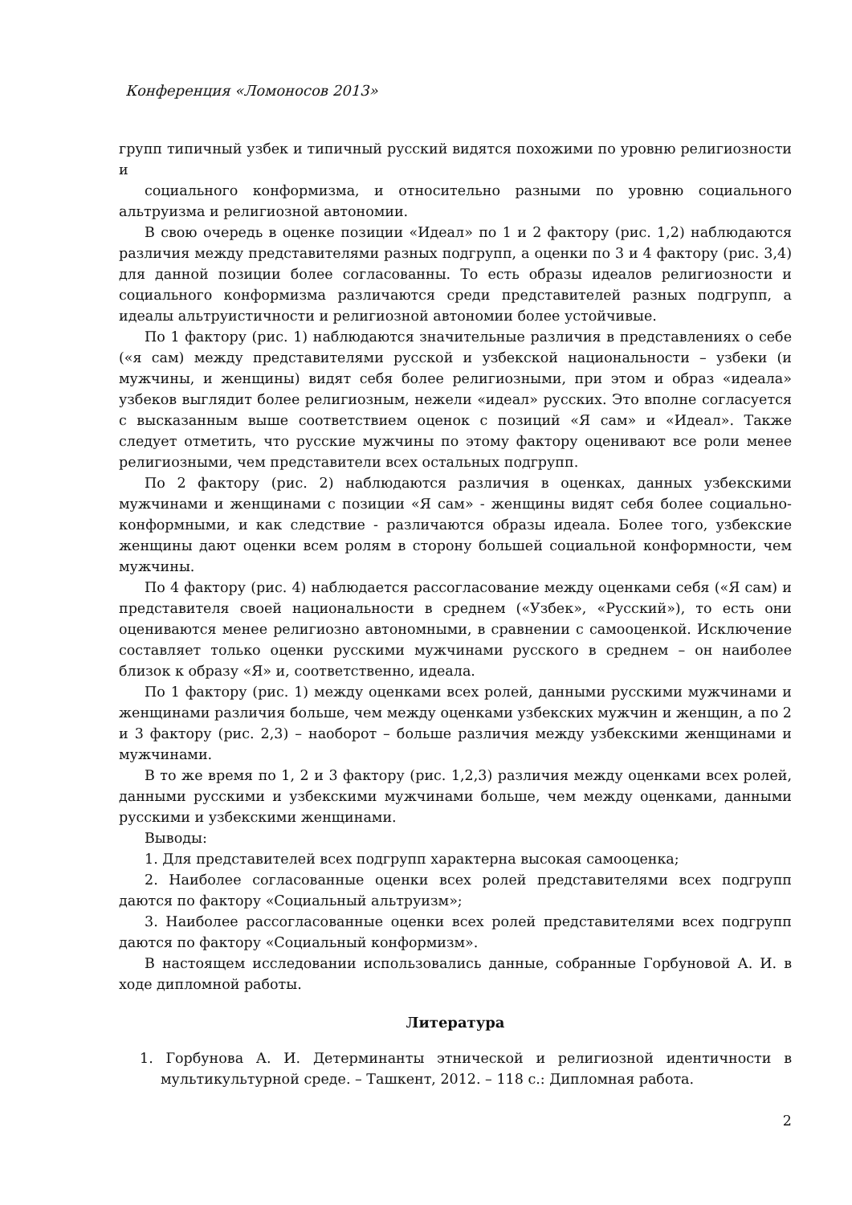Конференция «Ломоносов 2013»
групп типичный узбек и типичный русский видятся похожими по уровню религиозности и
социального конформизма, и относительно разными по уровню социального альтруизма и религиозной автономии.
В свою очередь в оценке позиции «Идеал» по 1 и 2 фактору (рис. 1,2) наблюдаются различия между представителями разных подгрупп, а оценки по 3 и 4 фактору (рис. 3,4) для данной позиции более согласованны. То есть образы идеалов религиозности и социального конформизма различаются среди представителей разных подгрупп, а идеалы альтруистичности и религиозной автономии более устойчивые.
По 1 фактору (рис. 1) наблюдаются значительные различия в представлениях о себе («я сам) между представителями русской и узбекской национальности – узбеки (и мужчины, и женщины) видят себя более религиозными, при этом и образ «идеала» узбеков выглядит более религиозным, нежели «идеал» русских. Это вполне согласуется с высказанным выше соответствием оценок с позиций «Я сам» и «Идеал». Также следует отметить, что русские мужчины по этому фактору оценивают все роли менее религиозными, чем представители всех остальных подгрупп.
По 2 фактору (рис. 2) наблюдаются различия в оценках, данных узбекскими мужчинами и женщинами с позиции «Я сам» - женщины видят себя более социально-конформными, и как следствие - различаются образы идеала. Более того, узбекские женщины дают оценки всем ролям в сторону большей социальной конформности, чем мужчины.
По 4 фактору (рис. 4) наблюдается рассогласование между оценками себя («Я сам) и представителя своей национальности в среднем («Узбек», «Русский»), то есть они оцениваются менее религиозно автономными, в сравнении с самооценкой. Исключение составляет только оценки русскими мужчинами русского в среднем – он наиболее близок к образу «Я» и, соответственно, идеала.
По 1 фактору (рис. 1) между оценками всех ролей, данными русскими мужчинами и женщинами различия больше, чем между оценками узбекских мужчин и женщин, а по 2 и 3 фактору (рис. 2,3) – наоборот – больше различия между узбекскими женщинами и мужчинами.
В то же время по 1, 2 и 3 фактору (рис. 1,2,3) различия между оценками всех ролей, данными русскими и узбекскими мужчинами больше, чем между оценками, данными русскими и узбекскими женщинами.
Выводы:
1. Для представителей всех подгрупп характерна высокая самооценка;
2. Наиболее согласованные оценки всех ролей представителями всех подгрупп даются по фактору «Социальный альтруизм»;
3. Наиболее рассогласованные оценки всех ролей представителями всех подгрупп даются по фактору «Социальный конформизм».
В настоящем исследовании использовались данные, собранные Горбуновой А. И. в ходе дипломной работы.
Литература
1. Горбунова А. И. Детерминанты этнической и религиозной идентичности в мультикультурной среде. – Ташкент, 2012. – 118 с.: Дипломная работа.
2